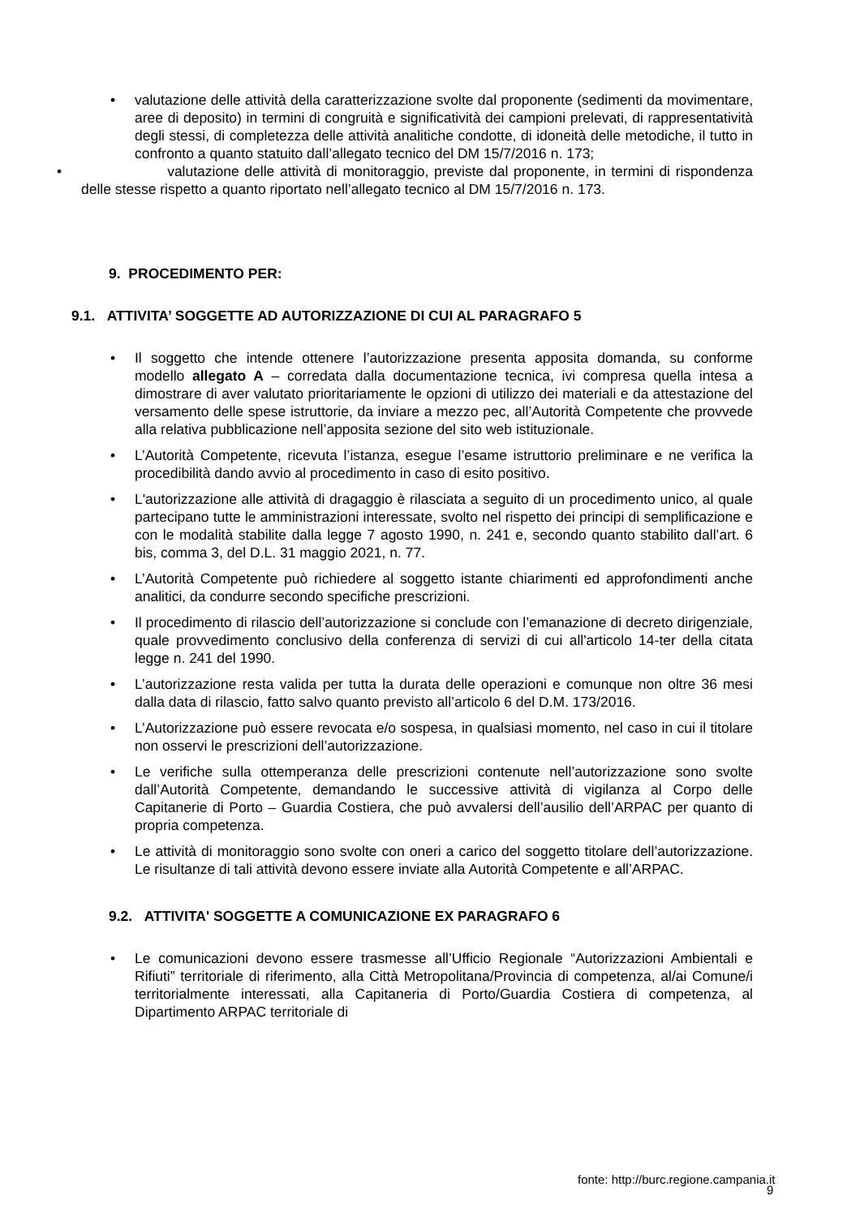• valutazione delle attività della caratterizzazione svolte dal proponente (sedimenti da movimentare, aree di deposito) in termini di congruità e significatività dei campioni prelevati, di rappresentatività degli stessi, di completezza delle attività analitiche condotte, di idoneità delle metodiche, il tutto in confronto a quanto statuito dall’allegato tecnico del DM 15/7/2016 n. 173;
• valutazione delle attività di monitoraggio, previste dal proponente, in termini di rispondenza delle stesse rispetto a quanto riportato nell’allegato tecnico al DM 15/7/2016 n. 173.
9. PROCEDIMENTO PER:
9.1. ATTIVITA’ SOGGETTE AD AUTORIZZAZIONE DI CUI AL PARAGRAFO 5
• Il soggetto che intende ottenere l’autorizzazione presenta apposita domanda, su conforme modello allegato A – corredata dalla documentazione tecnica, ivi compresa quella intesa a dimostrare di aver valutato prioritariamente le opzioni di utilizzo dei materiali e da attestazione del versamento delle spese istruttorie, da inviare a mezzo pec, all’Autorità Competente che provvede alla relativa pubblicazione nell’apposita sezione del sito web istituzionale.
• L’Autorità Competente, ricevuta l’istanza, esegue l’esame istruttorio preliminare e ne verifica la procedibilità dando avvio al procedimento in caso di esito positivo.
• L'autorizzazione alle attività di dragaggio è rilasciata a seguito di un procedimento unico, al quale partecipano tutte le amministrazioni interessate, svolto nel rispetto dei principi di semplificazione e con le modalità stabilite dalla legge 7 agosto 1990, n. 241 e, secondo quanto stabilito dall’art. 6 bis, comma 3, del D.L. 31 maggio 2021, n. 77.
• L’Autorità Competente può richiedere al soggetto istante chiarimenti ed approfondimenti anche analitici, da condurre secondo specifiche prescrizioni.
• Il procedimento di rilascio dell’autorizzazione si conclude con l’emanazione di decreto dirigenziale, quale provvedimento conclusivo della conferenza di servizi di cui all'articolo 14-ter della citata legge n. 241 del 1990.
• L’autorizzazione resta valida per tutta la durata delle operazioni e comunque non oltre 36 mesi dalla data di rilascio, fatto salvo quanto previsto all’articolo 6 del D.M. 173/2016.
• L’Autorizzazione può essere revocata e/o sospesa, in qualsiasi momento, nel caso in cui il titolare non osservi le prescrizioni dell’autorizzazione.
• Le verifiche sulla ottemperanza delle prescrizioni contenute nell’autorizzazione sono svolte dall’Autorità Competente, demandando le successive attività di vigilanza al Corpo delle Capitanerie di Porto – Guardia Costiera, che può avvalersi dell’ausilio dell’ARPAC per quanto di propria competenza.
• Le attività di monitoraggio sono svolte con oneri a carico del soggetto titolare dell’autorizzazione. Le risultanze di tali attività devono essere inviate alla Autorità Competente e all’ARPAC.
9.2. ATTIVITA' SOGGETTE A COMUNICAZIONE EX PARAGRAFO 6
• Le comunicazioni devono essere trasmesse all’Ufficio Regionale “Autorizzazioni Ambientali e Rifiuti” territoriale di riferimento, alla Città Metropolitana/Provincia di competenza, al/ai Comune/i territorialmente interessati, alla Capitaneria di Porto/Guardia Costiera di competenza, al Dipartimento ARPAC territoriale di
fonte: http://burc.regione.campania.it
9